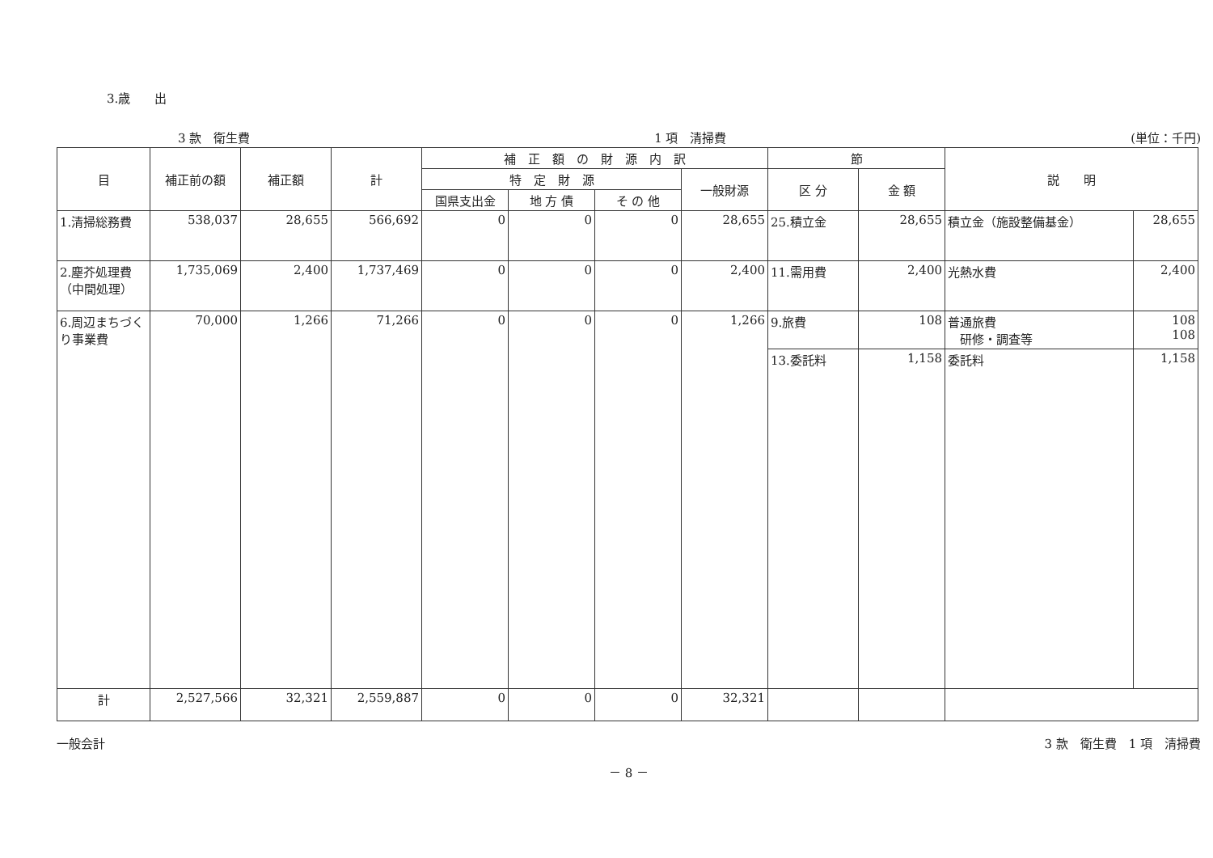3.歳　　出
3 款　衛生費 1 項　清掃費 (単位：千円)
| 目 | 補正前の額 | 補正額 | 計 | 補 正 額 の 財 源 内 訳 | | | | 節 | | 説 明 | |
| --- | --- | --- | --- | --- | --- | --- | --- | --- | --- | --- | --- |
| | | | | 特 定 財 源 | | | 一般財源 | 区 分 | 金 額 | | |
| | | | | 国県支出金 | 地 方 債 | そ の 他 | | | | | |
| 1.清掃総務費 | 538,037 | 28,655 | 566,692 | 0 | 0 | 0 | 28,655 | 25.積立金 | 28,655 | 積立金（施設整備基金） | 28,655 |
| 2.塵芥処理費（中間処理） | 1,735,069 | 2,400 | 1,737,469 | 0 | 0 | 0 | 2,400 | 11.需用費 | 2,400 | 光熱水費 | 2,400 |
| 6.周辺まちづくり事業費 | 70,000 | 1,266 | 71,266 | 0 | 0 | 0 | 1,266 | 9.旅費 | 108 | 普通旅費 研修・調査等 | 108 108 |
| | | | | | | | | 13.委託料 | 1,158 | 委託料 | 1,158 |
| 計 | 2,527,566 | 32,321 | 2,559,887 | 0 | 0 | 0 | 32,321 | | | | |
一般会計 3 款　衛生費　1 項　清掃費
－ 8 －